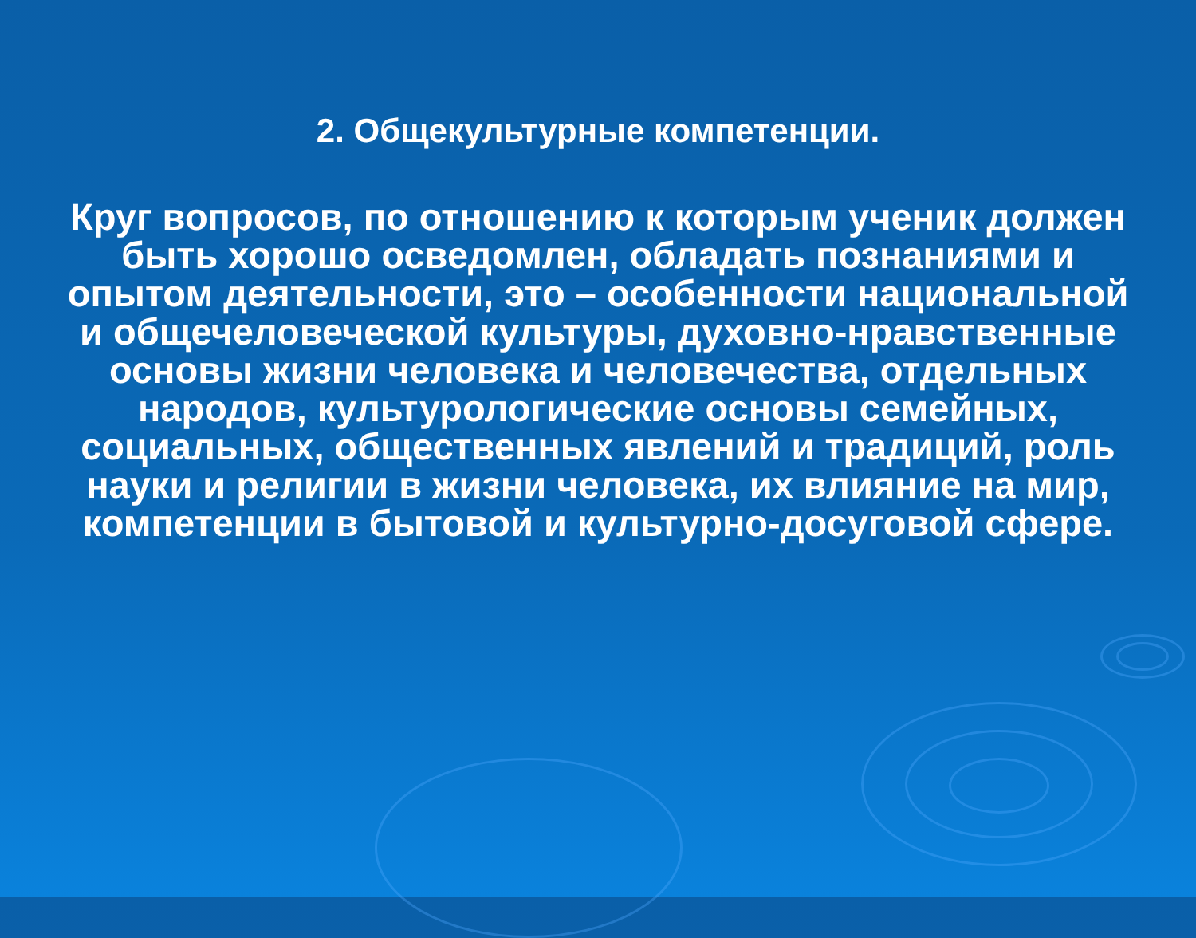2. Общекультурные компетенции.
Круг вопросов, по отношению к которым ученик должен быть хорошо осведомлен, обладать познаниями и опытом деятельности, это – особенности национальной и общечеловеческой культуры, духовно-нравственные основы жизни человека и человечества, отдельных народов, культурологические основы семейных, социальных, общественных явлений и традиций, роль науки и религии в жизни человека, их влияние на мир, компетенции в бытовой и культурно-досуговой сфере.